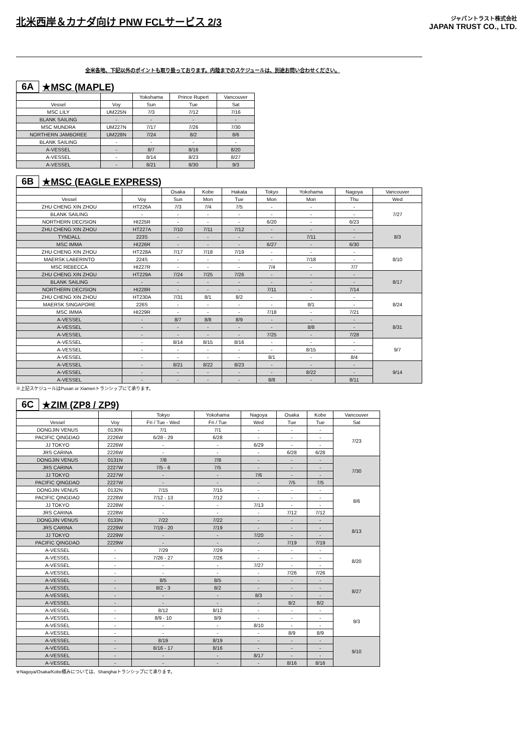北米西岸＆カナダ向け PNW FCLサービス 2/3
ジャパントラスト株式会社
JAPAN TRUST CO., LTD.
全米各地、下記以外のポイントも取り扱っております。内陸までのスケジュールは、別途お問い合わせください。
6A ★MSC (MAPLE)
| | | Yokohama | Prince Rupert | Vancouver |
| --- | --- | --- | --- | --- |
| Vessel | Voy | Sun | Tue | Sat |
| MSC LILY | UM225N | 7/3 | 7/12 | 7/16 |
| BLANK SAILING | - | - | - | - |
| MSC MUNDRA | UM227N | 7/17 | 7/26 | 7/30 |
| NORTHERN JAMBOREE | UM228N | 7/24 | 8/2 | 8/6 |
| BLANK SAILING | - | - | - | - |
| A-VESSEL | - | 8/7 | 8/16 | 8/20 |
| A-VESSEL | - | 8/14 | 8/23 | 8/27 |
| A-VESSEL | - | 8/21 | 8/30 | 9/3 |
6B ★MSC (EAGLE EXPRESS)
| | | Osaka | Kobe | Hakata | Tokyo | Yokohama | Nagoya | Vancouver |
| --- | --- | --- | --- | --- | --- | --- | --- | --- |
| Vessel | Voy | Sun | Mon | Tue | Mon | Mon | Thu | Wed |
| ZHU CHENG XIN ZHOU | HT226A | 7/3 | 7/4 | 7/5 | - | - | - | 7/27 |
| BLANK SAILING | - | - | - | - | - | - | - | |
| NORTHERN DECISION | HI225R | - | - | - | 6/20 | - | 6/23 | |
| ZHU CHENG XIN ZHOU | HT227A | 7/10 | 7/11 | 7/12 | - | - | - | 8/3 |
| TYNDALL | 223S | - | - | - | - | 7/11 | - | |
| MSC IMMA | HI226R | - | - | - | 6/27 | - | 6/30 | |
| ZHU CHENG XIN ZHOU | HT228A | 7/17 | 7/18 | 7/19 | - | - | - | 8/10 |
| MAERSK LABERINTO | 224S | - | - | - | - | 7/18 | - | |
| MSC REBECCA | HI227R | - | - | - | 7/4 | - | 7/7 | |
| ZHU CHENG XIN ZHOU | HT229A | 7/24 | 7/25 | 7/26 | - | - | - | 8/17 |
| BLANK SAILING | - | - | - | - | - | - | - | |
| NORTHERN DECISION | HI228R | - | - | - | 7/11 | - | 7/14 | |
| ZHU CHENG XIN ZHOU | HT230A | 7/31 | 8/1 | 8/2 | - | - | - | 8/24 |
| MAERSK SINGAPORE | 226S | - | - | - | - | 8/1 | - | |
| MSC IMMA | HI229R | - | - | - | 7/18 | - | 7/21 | |
| A-VESSEL | - | 8/7 | 8/8 | 8/9 | - | - | - | 8/31 |
| A-VESSEL | - | - | - | - | - | 8/8 | - | |
| A-VESSEL | - | - | - | - | 7/25 | - | 7/28 | |
| A-VESSEL | - | 8/14 | 8/15 | 8/16 | - | - | - | 9/7 |
| A-VESSEL | - | - | - | - | - | 8/15 | - | |
| A-VESSEL | - | - | - | - | 8/1 | - | 8/4 | |
| A-VESSEL | - | 8/21 | 8/22 | 8/23 | - | - | - | 9/14 |
| A-VESSEL | - | - | - | - | - | 8/22 | - | |
| A-VESSEL | - | - | - | - | 8/8 | - | 8/11 | |
※上記スケジュールはPusan or Xiamenトランシップにて承ります。
6C ★ZIM (ZP8 / ZP9)
| | | Tokyo | Yokohama | Nagoya | Osaka | Kobe | Vancouver |
| --- | --- | --- | --- | --- | --- | --- | --- |
| Vessel | Voy | Fri / Tue - Wed | Fri / Tue | Wed | Tue | Tue | Sat |
| DONGJIN VENUS | 0130N | 7/1 | 7/1 | - | - | - | 7/23 |
| PACIFIC QINGDAO | 2226W | 6/28 - 29 | 6/28 | - | - | - | |
| JJ TOKYO | 2226W | - | - | 6/29 | - | - | |
| JRS CARINA | 2226W | - | - | - | 6/28 | 6/28 | |
| DONGJIN VENUS | 0131N | 7/8 | 7/8 | - | - | - | 7/30 |
| JRS CARINA | 2227W | 7/5 - 6 | 7/5 | - | - | - | |
| JJ TOKYO | 2227W | - | - | 7/6 | - | - | |
| PACIFIC QINGDAO | 2227W | - | - | - | 7/5 | 7/5 | |
| DONGJIN VENUS | 0132N | 7/15 | 7/15 | - | - | - | 8/6 |
| PACIFIC QINGDAO | 2228W | 7/12 - 13 | 7/12 | - | - | - | |
| JJ TOKYO | 2228W | - | - | 7/13 | - | - | |
| JRS CARINA | 2228W | - | - | - | 7/12 | 7/12 | |
| DONGJIN VENUS | 0133N | 7/22 | 7/22 | - | - | - | 8/13 |
| JRS CARINA | 2229W | 7/19 - 20 | 7/19 | - | - | - | |
| JJ TOKYO | 2229W | - | - | 7/20 | - | - | |
| PACIFIC QINGDAO | 2229W | - | - | - | 7/19 | 7/19 | |
| A-VESSEL | - | 7/29 | 7/29 | - | - | - | 8/20 |
| A-VESSEL | - | 7/26 - 27 | 7/26 | - | - | - | |
| A-VESSEL | - | - | - | 7/27 | - | - | |
| A-VESSEL | - | - | - | - | 7/26 | 7/26 | |
| A-VESSEL | - | 8/5 | 8/5 | - | - | - | 8/27 |
| A-VESSEL | - | 8/2 - 3 | 8/2 | - | - | - | |
| A-VESSEL | - | - | - | 8/3 | - | - | |
| A-VESSEL | - | - | - | - | 8/2 | 8/2 | |
| A-VESSEL | - | 8/12 | 8/12 | - | - | - | 9/3 |
| A-VESSEL | - | 8/9 - 10 | 8/9 | - | - | - | |
| A-VESSEL | - | - | - | 8/10 | - | - | |
| A-VESSEL | - | - | - | - | 8/9 | 8/9 | |
| A-VESSEL | - | 8/19 | 8/19 | - | - | - | 9/10 |
| A-VESSEL | - | 8/16 - 17 | 8/16 | - | - | - | |
| A-VESSEL | - | - | - | 8/17 | - | - | |
| A-VESSEL | - | - | - | - | 8/16 | 8/16 | |
※Nagoya/Osaka/Kobe積みについては、Shanghaiトランシップにて承ります。